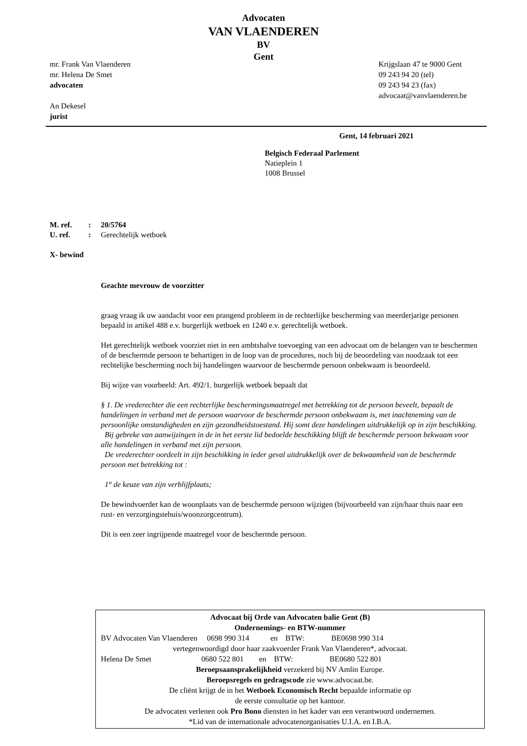Advocaten
VAN VLAENDEREN
BV
Gent
mr. Frank Van Vlaenderen
mr. Helena De Smet
advocaten
An Dekesel
jurist
Krijgslaan 47 te 9000 Gent
09 243 94 20 (tel)
09 243 94 23 (fax)
advocaat@vanvlaenderen.be
Gent, 14 februari 2021
Belgisch Federaal Parlement
Natieplein 1
1008 Brussel
M. ref.: 20/5764
U. ref.: Gerechtelijk wetboek
X- bewind
Geachte mevrouw de voorzitter
graag vraag ik uw aandacht voor een prangend probleem in de rechterlijke bescherming van meerderjarige personen bepaald in artikel 488 e.v. burgerlijk wetboek en 1240 e.v. gerechtelijk wetboek.
Het gerechtelijk wetboek voorziet niet in een ambtshalve toevoeging van een advocaat om de belangen van te beschermen of de beschermde persoon te behartigen in de loop van de procedures, noch bij de beoordeling van noodzaak tot een rechtelijke bescherming noch bij handelingen waarvoor de beschermde persoon onbekwaam is beoordeeld.
Bij wijze van voorbeeld: Art. 492/1. burgerlijk wetboek bepaalt dat
§ 1. De vrederechter die een rechterlijke beschermingsmaatregel met betrekking tot de persoon beveelt, bepaalt de handelingen in verband met de persoon waarvoor de beschermde persoon onbekwaam is, met inachtneming van de persoonlijke omstandigheden en zijn gezondheidstoestand. Hij somt deze handelingen uitdrukkelijk op in zijn beschikking.
Bij gebreke van aanwijzingen in de in het eerste lid bedoelde beschikking blijft de beschermde persoon bekwaam voor alle handelingen in verband met zijn persoon.
De vrederechter oordeelt in zijn beschikking in ieder geval uitdrukkelijk over de bekwaamheid van de beschermde persoon met betrekking tot :
1° de keuze van zijn verblijfplaats;
De bewindvoerder kan de woonplaats van de beschermde persoon wijzigen (bijvoorbeeld van zijn/haar thuis naar een rust- en verzorgingstehuis/woonzorgcentrum).
Dit is een zeer ingrijpende maatregel voor de beschermde persoon.
Advocaat bij Orde van Advocaten balie Gent (B)
Ondernemings- en BTW-nummer
BV Advocaten Van Vlaenderen 0698 990 314 en BTW: BE0698 990 314
vertegenwoordigd door haar zaakvoerder Frank Van Vlaenderen*, advocaat.
Helena De Smet 0680 522 801 en BTW: BE0680 522 801
Beroepsaansprakelijkheid verzekerd bij NV Amlin Europe.
Beroepsregels en gedragscode zie www.advocaat.be.
De cliënt krijgt de in het Wetboek Economisch Recht bepaalde informatie op
de eerste consultatie op het kantoor.
De advocaten verlenen ook Pro Bono diensten in het kader van een verantwoord ondernemen.
*Lid van de internationale advocatenorganisaties U.I.A. en I.B.A.